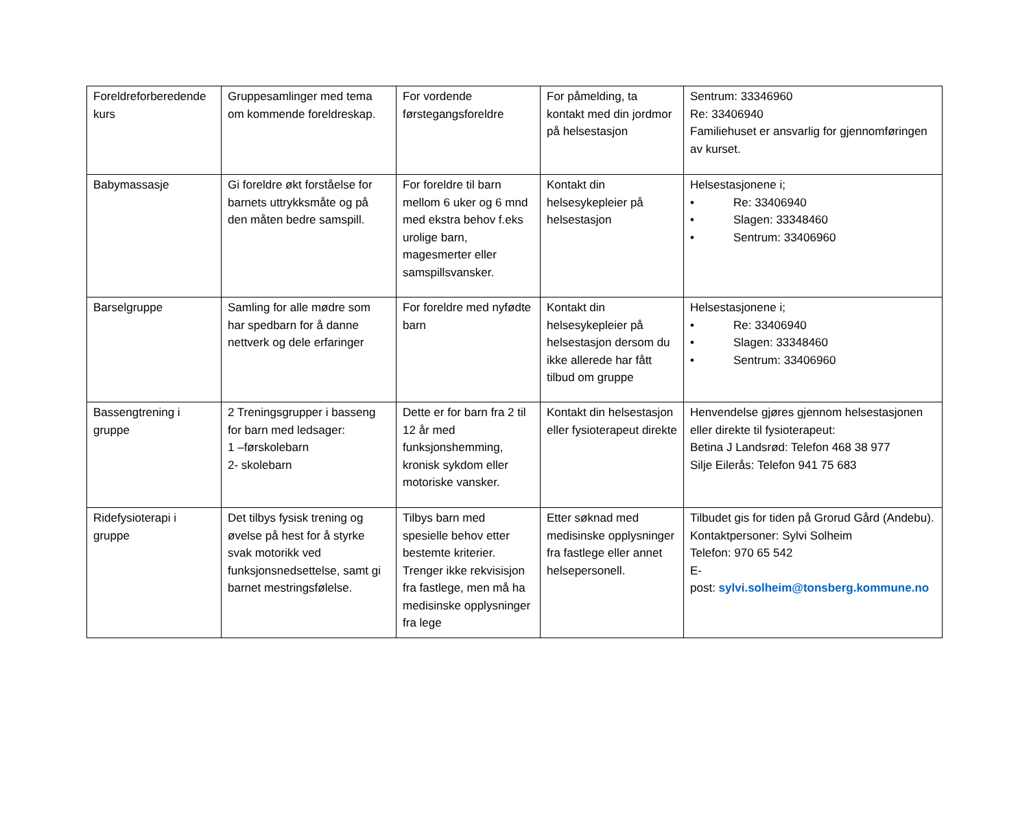| Foreldreforberedende kurs | Gruppesamlinger med tema om kommende foreldreskap. | For vordende førstegangsforeldre | For påmelding, ta kontakt med din jordmor på helsestasjon | Sentrum: 33346960 Re: 33406940 Familiehuset er ansvarlig for gjennomføringen av kurset. |
| Babymassasje | Gi foreldre økt forståelse for barnets uttrykksmåte og på den måten bedre samspill. | For foreldre til barn mellom 6 uker og 6 mnd med ekstra behov f.eks urolige barn, magesmerter eller samspillsvansker. | Kontakt din helsesykepleier på helsestasjon | Helsestasjonene i; • Re: 33406940 • Slagen: 33348460 • Sentrum: 33406960 |
| Barselgruppe | Samling for alle mødre som har spedbarn for å danne nettverk og dele erfaringer | For foreldre med nyfødte barn | Kontakt din helsesykepleier på helsestasjon dersom du ikke allerede har fått tilbud om gruppe | Helsestasjonene i; • Re: 33406940 • Slagen: 33348460 • Sentrum: 33406960 |
| Bassengtrening i gruppe | 2 Treningsgrupper i basseng for barn med ledsager: 1 –førskolebarn 2- skolebarn | Dette er for barn fra 2 til 12 år med funksjonshemming, kronisk sykdom eller motoriske vansker. | Kontakt din helsestasjon eller fysioterapeut direkte | Henvendelse gjøres gjennom helsestasjonen eller direkte til fysioterapeut: Betina J Landsrød: Telefon 468 38 977 Silje Eilerås: Telefon 941 75 683 |
| Ridefysioterapi i gruppe | Det tilbys fysisk trening og øvelse på hest for å styrke svak motorikk ved funksjonsnedsettelse, samt gi barnet mestringsfølelse. | Tilbys barn med spesielle behov etter bestemte kriterier. Trenger ikke rekvisisjon fra fastlege, men må ha medisinske opplysninger fra lege | Etter søknad med medisinske opplysninger fra fastlege eller annet helsepersonell. | Tilbudet gis for tiden på Grorud Gård (Andebu). Kontaktpersoner: Sylvi Solheim Telefon: 970 65 542 E- post: sylvi.solheim@tonsberg.kommune.no |